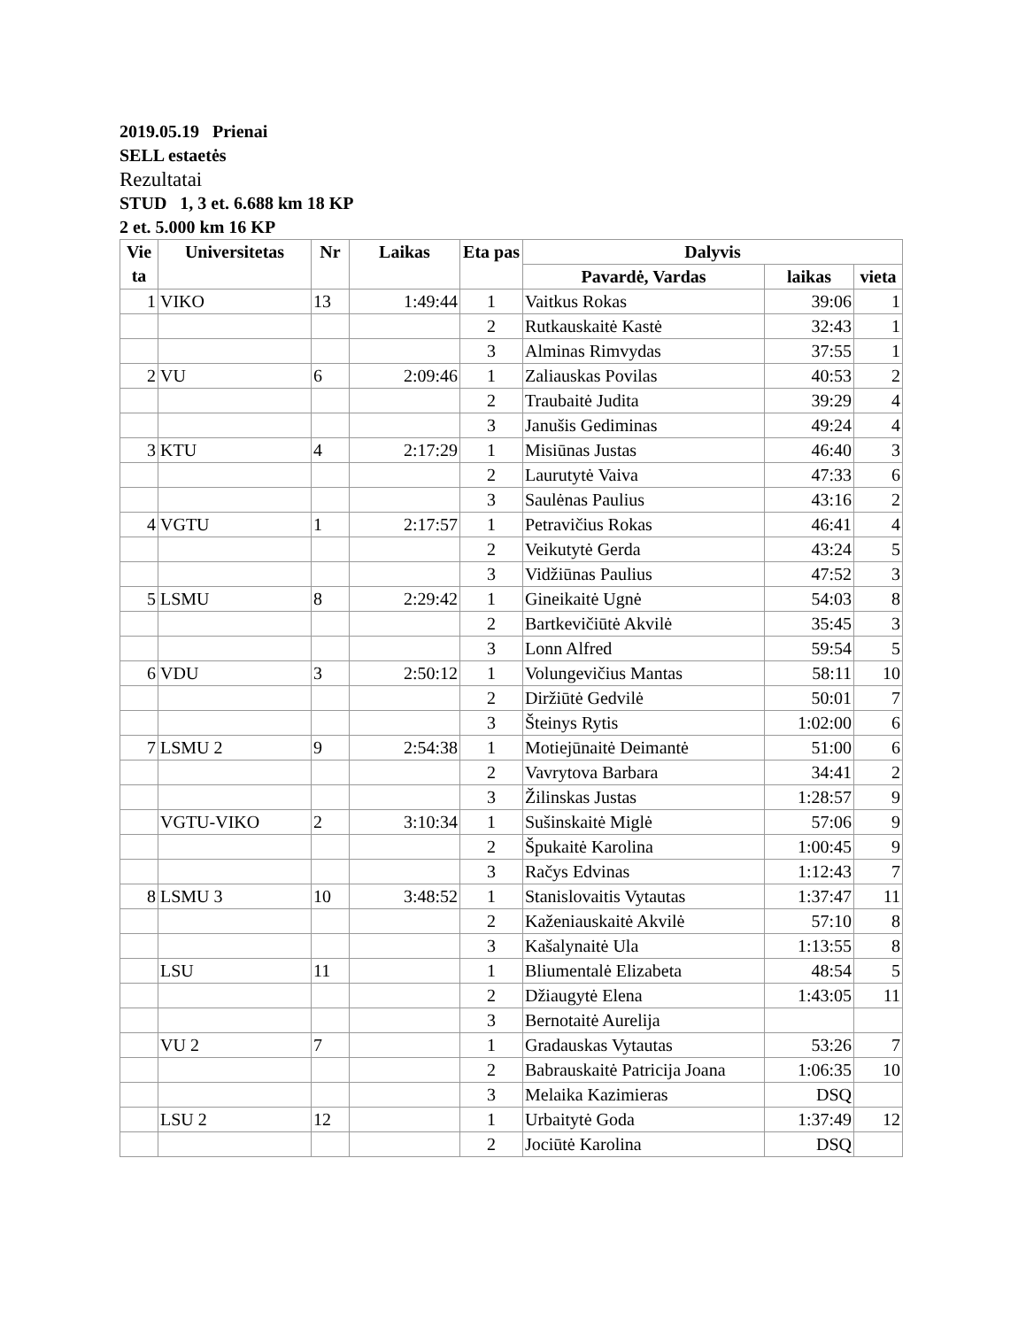2019.05.19 Prienai
SELL estaetės
Rezultatai
STUD 1, 3 et. 6.688 km 18 KP
2 et. 5.000 km 16 KP
| Vie ta | Universitetas | Nr | Laikas | Eta pas | Dalyvis | | |
| --- | --- | --- | --- | --- | --- | --- | --- |
| | | | | | Pavardė, Vardas | laikas | vieta |
| 1 | VIKO | 13 | 1:49:44 | 1 | Vaitkus Rokas | 39:06 | 1 |
| | | | | 2 | Rutkauskaitė Kastė | 32:43 | 1 |
| | | | | 3 | Alminas Rimvydas | 37:55 | 1 |
| 2 | VU | 6 | 2:09:46 | 1 | Zaliauskas Povilas | 40:53 | 2 |
| | | | | 2 | Traubaitė Judita | 39:29 | 4 |
| | | | | 3 | Janušis Gediminas | 49:24 | 4 |
| 3 | KTU | 4 | 2:17:29 | 1 | Misiūnas Justas | 46:40 | 3 |
| | | | | 2 | Laurutytė Vaiva | 47:33 | 6 |
| | | | | 3 | Saulėnas Paulius | 43:16 | 2 |
| 4 | VGTU | 1 | 2:17:57 | 1 | Petravičius Rokas | 46:41 | 4 |
| | | | | 2 | Veikutytė Gerda | 43:24 | 5 |
| | | | | 3 | Vidžiūnas Paulius | 47:52 | 3 |
| 5 | LSMU | 8 | 2:29:42 | 1 | Gineikaitė Ugnė | 54:03 | 8 |
| | | | | 2 | Bartkevičiūtė Akvilė | 35:45 | 3 |
| | | | | 3 | Lonn Alfred | 59:54 | 5 |
| 6 | VDU | 3 | 2:50:12 | 1 | Volungevičius Mantas | 58:11 | 10 |
| | | | | 2 | Diržiūtė Gedvilė | 50:01 | 7 |
| | | | | 3 | Šteinys Rytis | 1:02:00 | 6 |
| 7 | LSMU 2 | 9 | 2:54:38 | 1 | Motiejūnaitė Deimantė | 51:00 | 6 |
| | | | | 2 | Vavrytova Barbara | 34:41 | 2 |
| | | | | 3 | Žilinskas Justas | 1:28:57 | 9 |
| | VGTU-VIKO | 2 | 3:10:34 | 1 | Sušinskaitė Miglė | 57:06 | 9 |
| | | | | 2 | Špukaitė Karolina | 1:00:45 | 9 |
| | | | | 3 | Račys Edvinas | 1:12:43 | 7 |
| 8 | LSMU 3 | 10 | 3:48:52 | 1 | Stanislovaitis Vytautas | 1:37:47 | 11 |
| | | | | 2 | Kaženiauskaitė Akvilė | 57:10 | 8 |
| | | | | 3 | Kašalynaitė Ula | 1:13:55 | 8 |
| | LSU | 11 | | 1 | Bliumentalė Elizabeta | 48:54 | 5 |
| | | | | 2 | Džiaugytė Elena | 1:43:05 | 11 |
| | | | | 3 | Bernotaitė Aurelija | | |
| | VU 2 | 7 | | 1 | Gradauskas Vytautas | 53:26 | 7 |
| | | | | 2 | Babrauskaitė Patricija Joana | 1:06:35 | 10 |
| | | | | 3 | Melaika Kazimieras | DSQ | |
| | LSU 2 | 12 | | 1 | Urbaitytė Goda | 1:37:49 | 12 |
| | | | | 2 | Jociūtė Karolina | DSQ | |